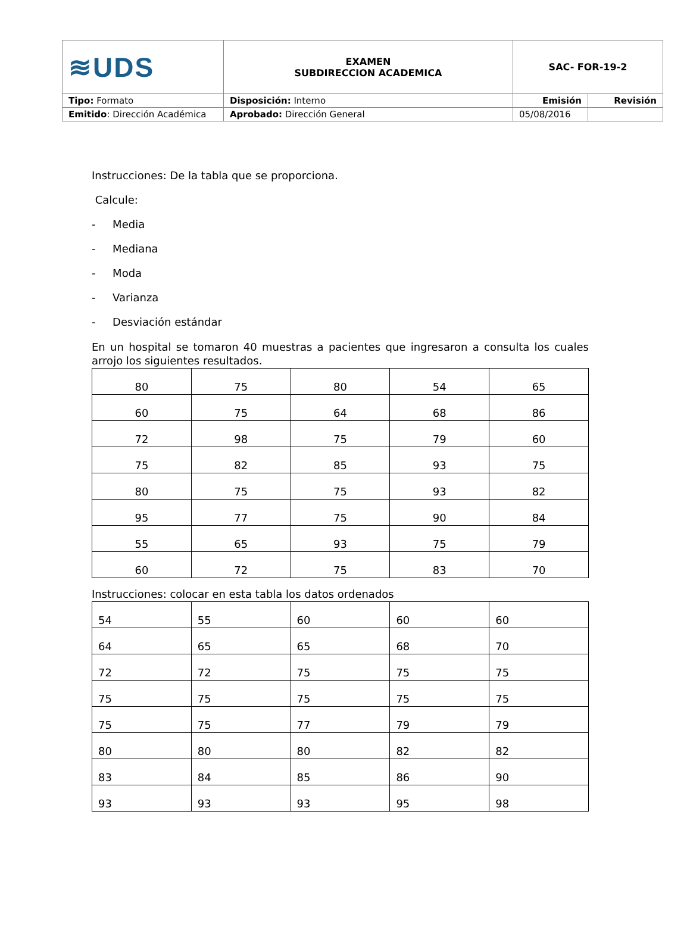| ≋UDS | EXAMEN SUBDIRECCION ACADEMICA | SAC- FOR-19-2 | |
| Tipo: Formato | Disposición: Interno | Emisión | Revisión |
| Emitido : Dirección Académica | Aprobado: Dirección General | 05/08/2016 | |
Instrucciones: De la tabla que se proporciona.
Calcule:
- Media
- Mediana
- Moda
- Varianza
- Desviación estándar
En un hospital se tomaron 40 muestras a pacientes que ingresaron a consulta los cuales arrojo los siguientes resultados.
| 80 | 75 | 80 | 54 | 65 |
| 60 | 75 | 64 | 68 | 86 |
| 72 | 98 | 75 | 79 | 60 |
| 75 | 82 | 85 | 93 | 75 |
| 80 | 75 | 75 | 93 | 82 |
| 95 | 77 | 75 | 90 | 84 |
| 55 | 65 | 93 | 75 | 79 |
| 60 | 72 | 75 | 83 | 70 |
Instrucciones: colocar en esta tabla los datos ordenados
| 54 | 55 | 60 | 60 | 60 |
| 64 | 65 | 65 | 68 | 70 |
| 72 | 72 | 75 | 75 | 75 |
| 75 | 75 | 75 | 75 | 75 |
| 75 | 75 | 77 | 79 | 79 |
| 80 | 80 | 80 | 82 | 82 |
| 83 | 84 | 85 | 86 | 90 |
| 93 | 93 | 93 | 95 | 98 |